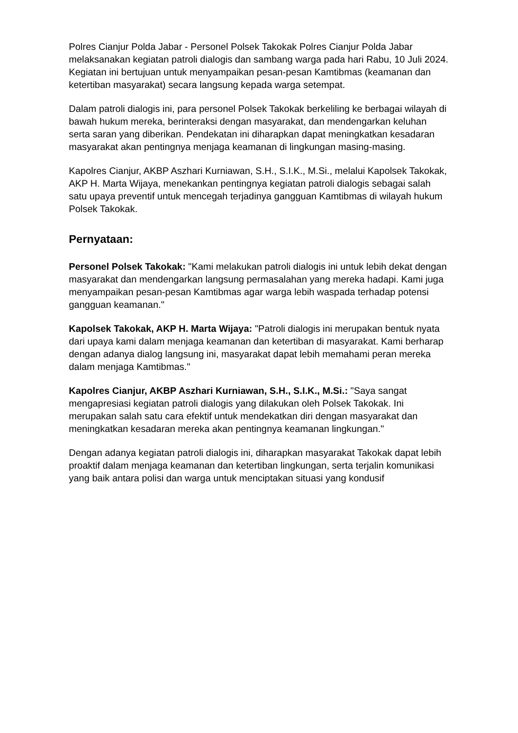Polres Cianjur Polda Jabar - Personel Polsek Takokak Polres Cianjur Polda Jabar melaksanakan kegiatan patroli dialogis dan sambang warga pada hari Rabu, 10 Juli 2024. Kegiatan ini bertujuan untuk menyampaikan pesan-pesan Kamtibmas (keamanan dan ketertiban masyarakat) secara langsung kepada warga setempat.
Dalam patroli dialogis ini, para personel Polsek Takokak berkeliling ke berbagai wilayah di bawah hukum mereka, berinteraksi dengan masyarakat, dan mendengarkan keluhan serta saran yang diberikan. Pendekatan ini diharapkan dapat meningkatkan kesadaran masyarakat akan pentingnya menjaga keamanan di lingkungan masing-masing.
Kapolres Cianjur, AKBP Aszhari Kurniawan, S.H., S.I.K., M.Si., melalui Kapolsek Takokak, AKP H. Marta Wijaya, menekankan pentingnya kegiatan patroli dialogis sebagai salah satu upaya preventif untuk mencegah terjadinya gangguan Kamtibmas di wilayah hukum Polsek Takokak.
Pernyataan:
Personel Polsek Takokak: "Kami melakukan patroli dialogis ini untuk lebih dekat dengan masyarakat dan mendengarkan langsung permasalahan yang mereka hadapi. Kami juga menyampaikan pesan-pesan Kamtibmas agar warga lebih waspada terhadap potensi gangguan keamanan."
Kapolsek Takokak, AKP H. Marta Wijaya: "Patroli dialogis ini merupakan bentuk nyata dari upaya kami dalam menjaga keamanan dan ketertiban di masyarakat. Kami berharap dengan adanya dialog langsung ini, masyarakat dapat lebih memahami peran mereka dalam menjaga Kamtibmas."
Kapolres Cianjur, AKBP Aszhari Kurniawan, S.H., S.I.K., M.Si.: "Saya sangat mengapresiasi kegiatan patroli dialogis yang dilakukan oleh Polsek Takokak. Ini merupakan salah satu cara efektif untuk mendekatkan diri dengan masyarakat dan meningkatkan kesadaran mereka akan pentingnya keamanan lingkungan."
Dengan adanya kegiatan patroli dialogis ini, diharapkan masyarakat Takokak dapat lebih proaktif dalam menjaga keamanan dan ketertiban lingkungan, serta terjalin komunikasi yang baik antara polisi dan warga untuk menciptakan situasi yang kondusif